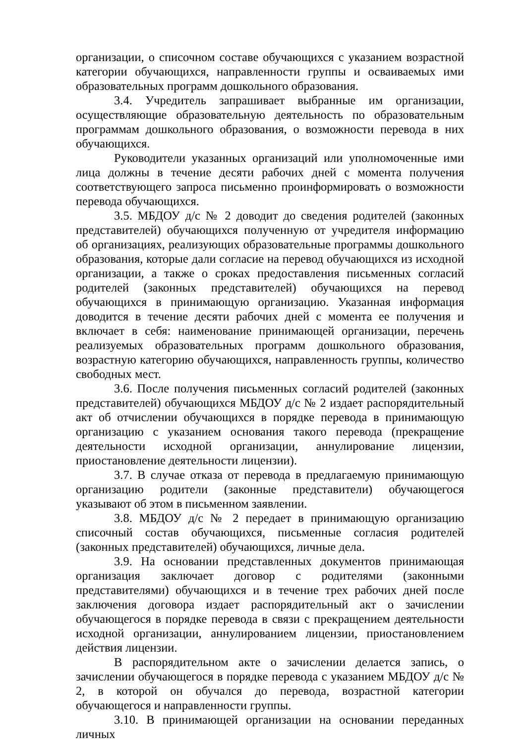организации, о списочном составе обучающихся с указанием возрастной категории обучающихся, направленности группы и осваиваемых ими образовательных программ дошкольного образования.
3.4. Учредитель запрашивает выбранные им организации, осуществляющие образовательную деятельность по образовательным программам дошкольного образования, о возможности перевода в них обучающихся.
Руководители указанных организаций или уполномоченные ими лица должны в течение десяти рабочих дней с момента получения соответствующего запроса письменно проинформировать о возможности перевода обучающихся.
3.5. МБДОУ д/с № 2 доводит до сведения родителей (законных представителей) обучающихся полученную от учредителя информацию об организациях, реализующих образовательные программы дошкольного образования, которые дали согласие на перевод обучающихся из исходной организации, а также о сроках предоставления письменных согласий родителей (законных представителей) обучающихся на перевод обучающихся в принимающую организацию. Указанная информация доводится в течение десяти рабочих дней с момента ее получения и включает в себя: наименование принимающей организации, перечень реализуемых образовательных программ дошкольного образования, возрастную категорию обучающихся, направленность группы, количество свободных мест.
3.6. После получения письменных согласий родителей (законных представителей) обучающихся МБДОУ д/с № 2 издает распорядительный акт об отчислении обучающихся в порядке перевода в принимающую организацию с указанием основания такого перевода (прекращение деятельности исходной организации, аннулирование лицензии, приостановление деятельности лицензии).
3.7. В случае отказа от перевода в предлагаемую принимающую организацию родители (законные представители) обучающегося указывают об этом в письменном заявлении.
3.8. МБДОУ д/с № 2 передает в принимающую организацию списочный состав обучающихся, письменные согласия родителей (законных представителей) обучающихся, личные дела.
3.9. На основании представленных документов принимающая организация заключает договор с родителями (законными представителями) обучающихся и в течение трех рабочих дней после заключения договора издает распорядительный акт о зачислении обучающегося в порядке перевода в связи с прекращением деятельности исходной организации, аннулированием лицензии, приостановлением действия лицензии.
В распорядительном акте о зачислении делается запись, о зачислении обучающегося в порядке перевода с указанием МБДОУ д/с № 2, в которой он обучался до перевода, возрастной категории обучающегося и направленности группы.
3.10. В принимающей организации на основании переданных личных